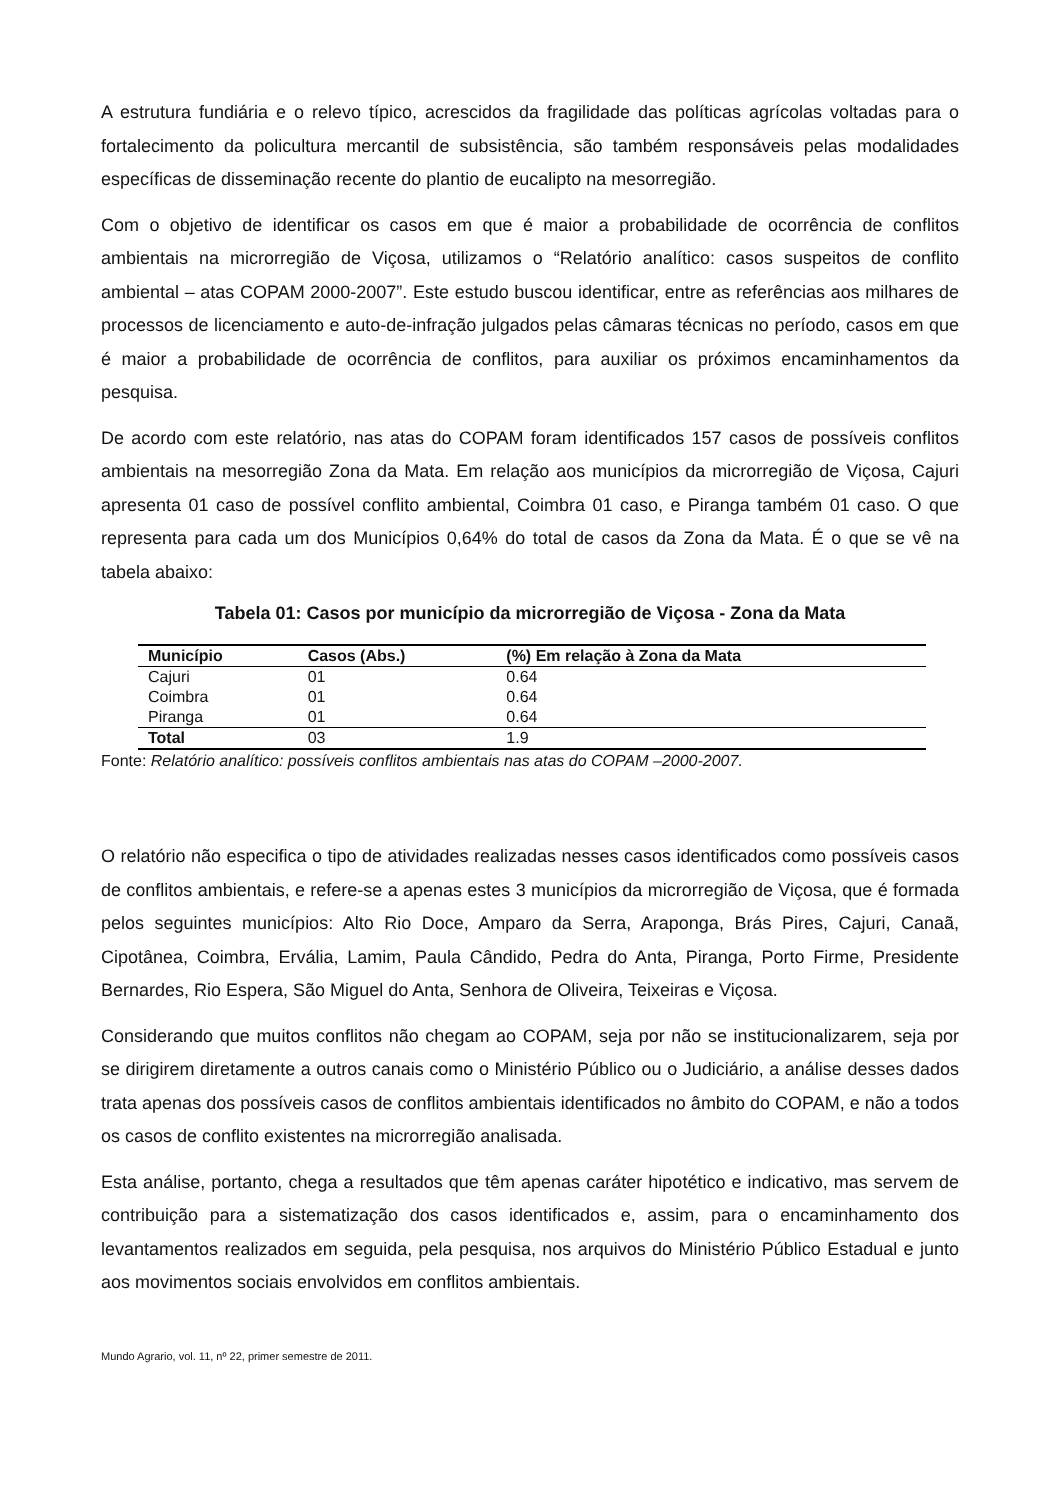A estrutura fundiária e o relevo típico, acrescidos da fragilidade das políticas agrícolas voltadas para o fortalecimento da policultura mercantil de subsistência, são também responsáveis pelas modalidades específicas de disseminação recente do plantio de eucalipto na mesorregião.
Com o objetivo de identificar os casos em que é maior a probabilidade de ocorrência de conflitos ambientais na microrregião de Viçosa, utilizamos o “Relatório analítico: casos suspeitos de conflito ambiental – atas COPAM 2000-2007”. Este estudo buscou identificar, entre as referências aos milhares de processos de licenciamento e auto-de-infração julgados pelas câmaras técnicas no período, casos em que é maior a probabilidade de ocorrência de conflitos, para auxiliar os próximos encaminhamentos da pesquisa.
De acordo com este relatório, nas atas do COPAM foram identificados 157 casos de possíveis conflitos ambientais na mesorregião Zona da Mata. Em relação aos municípios da microrregião de Viçosa, Cajuri apresenta 01 caso de possível conflito ambiental, Coimbra 01 caso, e Piranga também 01 caso. O que representa para cada um dos Municípios 0,64% do total de casos da Zona da Mata. É o que se vê na tabela abaixo:
Tabela 01: Casos por município da microrregião de Viçosa - Zona da Mata
| Município | Casos (Abs.) | (%) Em relação à Zona da Mata |
| --- | --- | --- |
| Cajuri | 01 | 0.64 |
| Coimbra | 01 | 0.64 |
| Piranga | 01 | 0.64 |
| Total | 03 | 1.9 |
Fonte: Relatório analítico: possíveis conflitos ambientais nas atas do COPAM –2000-2007.
O relatório não especifica o tipo de atividades realizadas nesses casos identificados como possíveis casos de conflitos ambientais, e refere-se a apenas estes 3 municípios da microrregião de Viçosa, que é formada pelos seguintes municípios: Alto Rio Doce, Amparo da Serra, Araponga, Brás Pires, Cajuri, Canaã, Cipotânea, Coimbra, Ervália, Lamim, Paula Cândido, Pedra do Anta, Piranga, Porto Firme, Presidente Bernardes, Rio Espera, São Miguel do Anta, Senhora de Oliveira, Teixeiras e Viçosa.
Considerando que muitos conflitos não chegam ao COPAM, seja por não se institucionalizarem, seja por se dirigirem diretamente a outros canais como o Ministério Público ou o Judiciário, a análise desses dados trata apenas dos possíveis casos de conflitos ambientais identificados no âmbito do COPAM, e não a todos os casos de conflito existentes na microrregião analisada.
Esta análise, portanto, chega a resultados que têm apenas caráter hipotético e indicativo, mas servem de contribuição para a sistematização dos casos identificados e, assim, para o encaminhamento dos levantamentos realizados em seguida, pela pesquisa, nos arquivos do Ministério Público Estadual e junto aos movimentos sociais envolvidos em conflitos ambientais.
Mundo Agrario, vol. 11, nº 22, primer semestre de 2011.